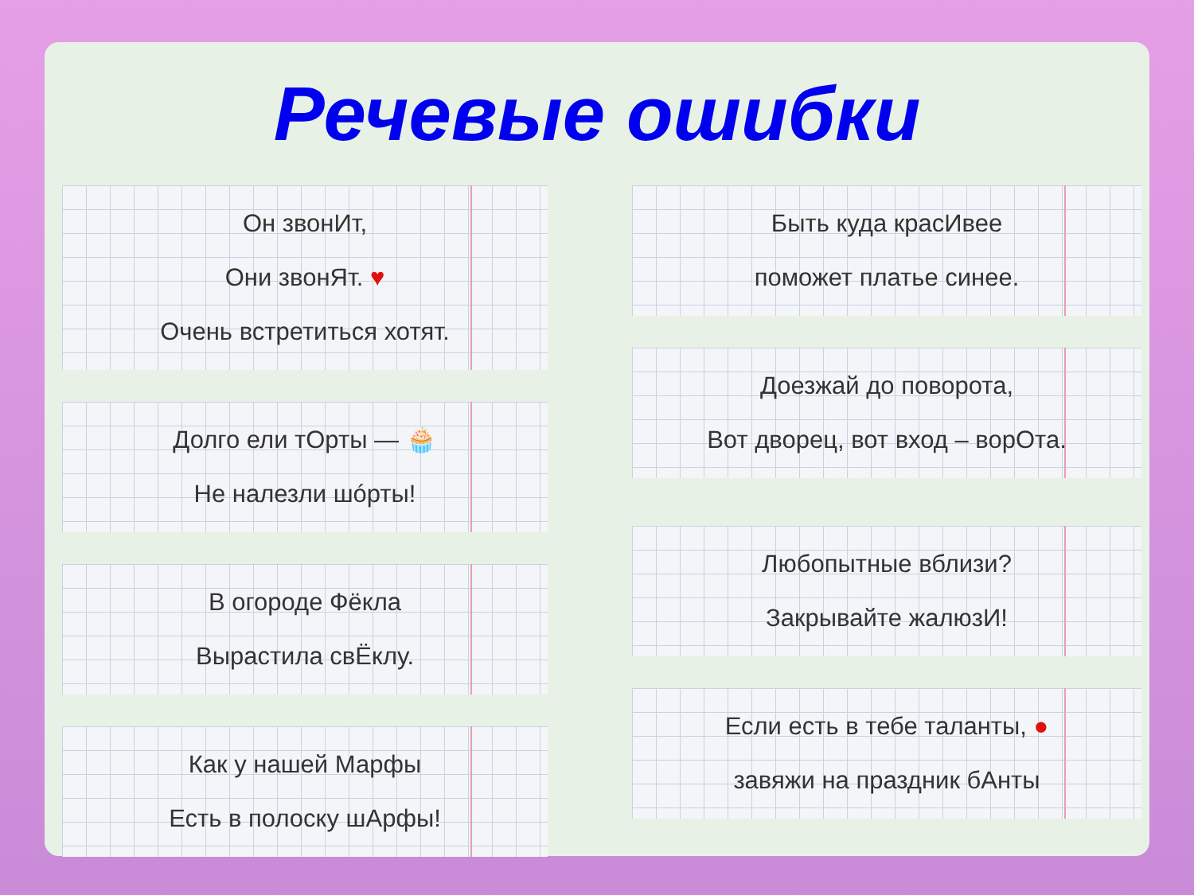Речевые ошибки
Он звонИт,
Они звонЯт. ♥
Очень встретиться хотят.
Долго ели тОрты — 🧁
Не налезли шóрты!
В огороде Фёкла
Вырастила свЁклу.
Как у нашей Марфы
Есть в полоску шАрфы!
Быть куда красИвее
поможет платье синее.
Доезжай до поворота,
Вот дворец, вот вход – ворОта.
Любопытные вблизи?
Закрывайте жалюзИ!
Если есть в тебе таланты, ●
завяжи на праздник бАнты